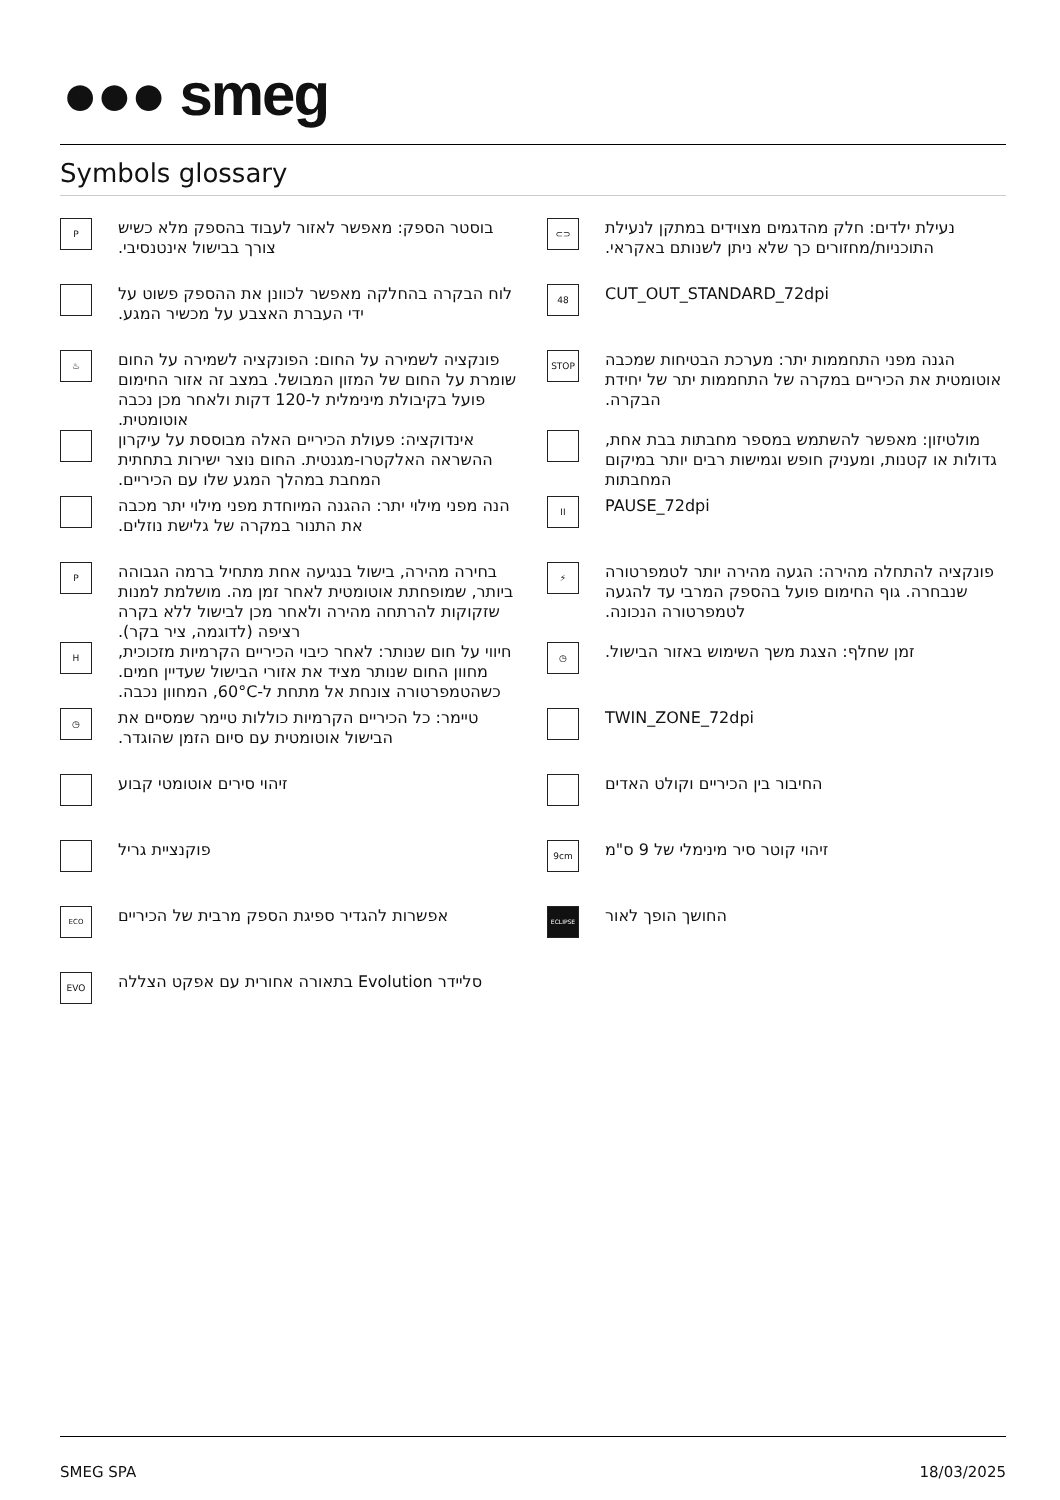●●● smeg
Symbols glossary
P
בוסטר הספק: מאפשר לאזור לעבוד בהספק מלא כשיש צורך בבישול אינטנסיבי.
⊂⊃
נעילת ילדים: חלק מהדגמים מצוידים במתקן לנעילת התוכניות/מחזורים כך שלא ניתן לשנותם באקראי.
לוח הבקרה בהחלקה מאפשר לכוונן את ההספק פשוט על ידי העברת האצבע על מכשיר המגע.
48
CUT_OUT_STANDARD_72dpi
♨
פונקציה לשמירה על החום: הפונקציה לשמירה על החום שומרת על החום של המזון המבושל. במצב זה אזור החימום פועל בקיבולת מינימלית ל-120 דקות ולאחר מכן נכבה אוטומטית.
STOP
הגנה מפני התחממות יתר: מערכת הבטיחות שמכבה אוטומטית את הכיריים במקרה של התחממות יתר של יחידת הבקרה.
אינדוקציה: פעולת הכיריים האלה מבוססת על עיקרון ההשראה האלקטרו-מגנטית. החום נוצר ישירות בתחתית המחבת במהלך המגע שלו עם הכיריים.
מולטיזון: מאפשר להשתמש במספר מחבתות בבת אחת, גדולות או קטנות, ומעניק חופש וגמישות רבים יותר במיקום המחבתות
הנה מפני מילוי יתר: ההגנה המיוחדת מפני מילוי יתר מכבה את התנור במקרה של גלישת נוזלים.
II
PAUSE_72dpi
P
בחירה מהירה, בישול בנגיעה אחת מתחיל ברמה הגבוהה ביותר, שמופחתת אוטומטית לאחר זמן מה. מושלמת למנות שזקוקות להרתחה מהירה ולאחר מכן לבישול ללא בקרה רציפה (לדוגמה, ציר בקר).
⚡
פונקציה להתחלה מהירה: הגעה מהירה יותר לטמפרטורה שנבחרה. גוף החימום פועל בהספק המרבי עד להגעה לטמפרטורה הנכונה.
H
חיווי על חום שנותר: לאחר כיבוי הכיריים הקרמיות מזכוכית, מחוון החום שנותר מציד את אזורי הבישול שעדיין חמים. כשהטמפרטורה צונחת אל מתחת ל-60°C, המחוון נכבה.
◷
זמן שחלף: הצגת משך השימוש באזור הבישול.
◷
טיימר: כל הכיריים הקרמיות כוללות טיימר שמסיים את הבישול אוטומטית עם סיום הזמן שהוגדר.
TWIN_ZONE_72dpi
זיהוי סירים אוטומטי קבוע
החיבור בין הכיריים וקולט האדים
פוקנציית גריל
9cm
זיהוי קוטר סיר מינימלי של 9 ס"מ
ECO
אפשרות להגדיר ספיגת הספק מרבית של הכיריים
ECLIPSE
החושך הופך לאור
EVO
סליידר Evolution בתאורה אחורית עם אפקט הצללה
SMEG SPA 18/03/2025